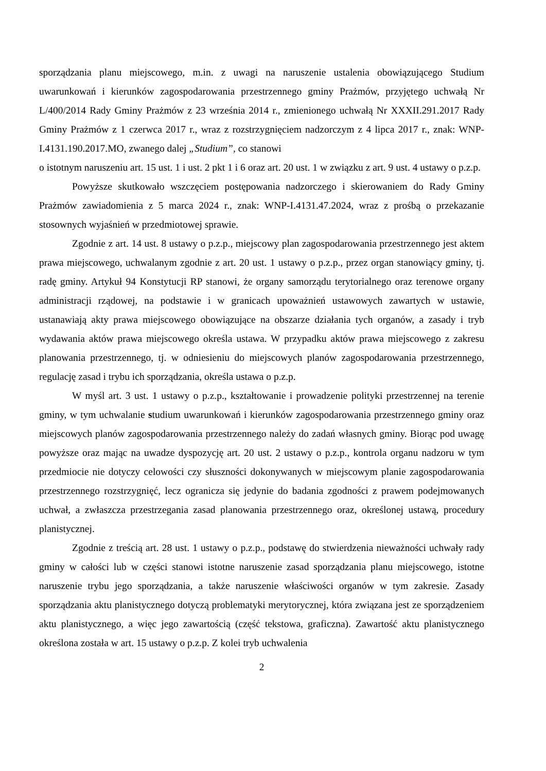sporządzania planu miejscowego, m.in. z uwagi na naruszenie ustalenia obowiązującego Studium uwarunkowań i kierunków zagospodarowania przestrzennego gminy Prażmów, przyjętego uchwałą Nr L/400/2014 Rady Gminy Prażmów z 23 września 2014 r., zmienionego uchwałą Nr XXXII.291.2017 Rady Gminy Prażmów z 1 czerwca 2017 r., wraz z rozstrzygnięciem nadzorczym z 4 lipca 2017 r., znak: WNP-I.4131.190.2017.MO, zwanego dalej „Studium”, co stanowi
o istotnym naruszeniu art. 15 ust. 1 i ust. 2 pkt 1 i 6 oraz art. 20 ust. 1 w związku z art. 9 ust. 4 ustawy o p.z.p.
Powyższe skutkowało wszczęciem postępowania nadzorczego i skierowaniem do Rady Gminy Prażmów zawiadomienia z 5 marca 2024 r., znak: WNP-I.4131.47.2024, wraz z prośbą o przekazanie stosownych wyjaśnień w przedmiotowej sprawie.
Zgodnie z art. 14 ust. 8 ustawy o p.z.p., miejscowy plan zagospodarowania przestrzennego jest aktem prawa miejscowego, uchwalanym zgodnie z art. 20 ust. 1 ustawy o p.z.p., przez organ stanowiący gminy, tj. radę gminy. Artykuł 94 Konstytucji RP stanowi, że organy samorządu terytorialnego oraz terenowe organy administracji rządowej, na podstawie i w granicach upoważnień ustawowych zawartych w ustawie, ustanawiają akty prawa miejscowego obowiązujące na obszarze działania tych organów, a zasady i tryb wydawania aktów prawa miejscowego określa ustawa. W przypadku aktów prawa miejscowego z zakresu planowania przestrzennego, tj. w odniesieniu do miejscowych planów zagospodarowania przestrzennego, regulację zasad i trybu ich sporządzania, określa ustawa o p.z.p.
W myśl art. 3 ust. 1 ustawy o p.z.p., kształtowanie i prowadzenie polityki przestrzennej na terenie gminy, w tym uchwalanie studium uwarunkowań i kierunków zagospodarowania przestrzennego gminy oraz miejscowych planów zagospodarowania przestrzennego należy do zadań własnych gminy. Biorąc pod uwagę powyższe oraz mając na uwadze dyspozycję art. 20 ust. 2 ustawy o p.z.p., kontrola organu nadzoru w tym przedmiocie nie dotyczy celowości czy słuszności dokonywanych w miejscowym planie zagospodarowania przestrzennego rozstrzygnięć, lecz ogranicza się jedynie do badania zgodności z prawem podejmowanych uchwał, a zwłaszcza przestrzegania zasad planowania przestrzennego oraz, określonej ustawą, procedury planistycznej.
Zgodnie z treścią art. 28 ust. 1 ustawy o p.z.p., podstawę do stwierdzenia nieważności uchwały rady gminy w całości lub w części stanowi istotne naruszenie zasad sporządzania planu miejscowego, istotne naruszenie trybu jego sporządzania, a także naruszenie właściwości organów w tym zakresie. Zasady sporządzania aktu planistycznego dotyczą problematyki merytorycznej, która związana jest ze sporządzeniem aktu planistycznego, a więc jego zawartością (część tekstowa, graficzna). Zawartość aktu planistycznego określona została w art. 15 ustawy o p.z.p. Z kolei tryb uchwalenia
2